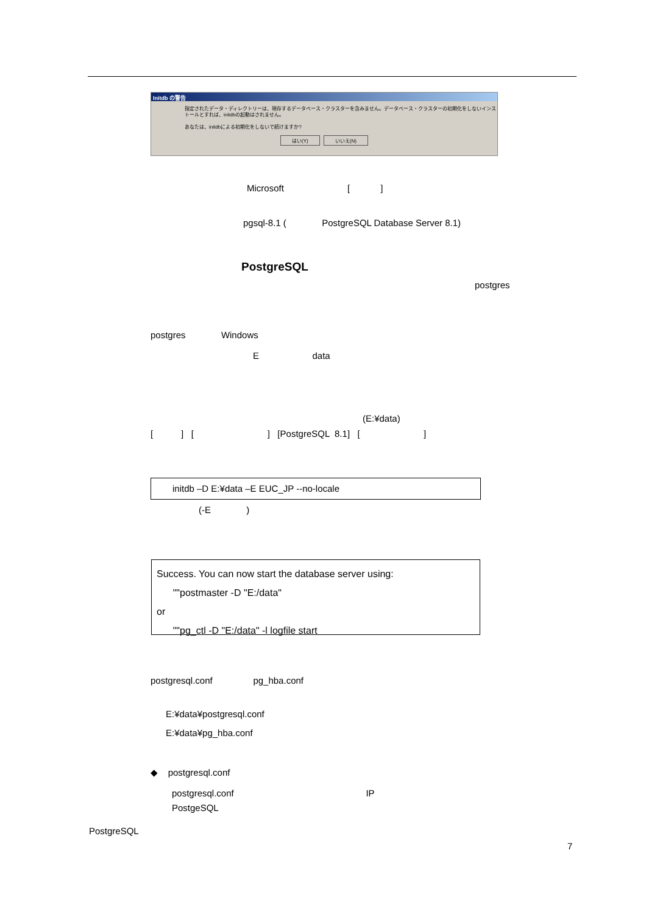Initdb の警告
指定されたデータ・ディレクトリーは、現存するデータベース・クラスターを含みません。データベース・クラスターの初期化をしないインストールとすれば、initdbの起動はされません。
あなたは、initdbによる初期化をしないで続けますか?
はい(Y) いいえ(N)
Microsoft [ ]
pgsql-8.1 ( PostgreSQL Database Server 8.1)
PostgreSQL
postgres
postgres Windows
E data
(E:¥data)
[ ] [ ] [PostgreSQL 8.1] [ ]
initdb –D E:¥data –E EUC_JP --no-locale
(-E )
Success. You can now start the database server using:
""postmaster -D "E:/data"
or
""pg_ctl -D "E:/data" -l logfile start
postgresql.conf pg_hba.conf
E:¥data¥postgresql.conf
E:¥data¥pg_hba.conf
◆ postgresql.conf
postgresql.conf IP
PostgeSQL
PostgreSQL
7